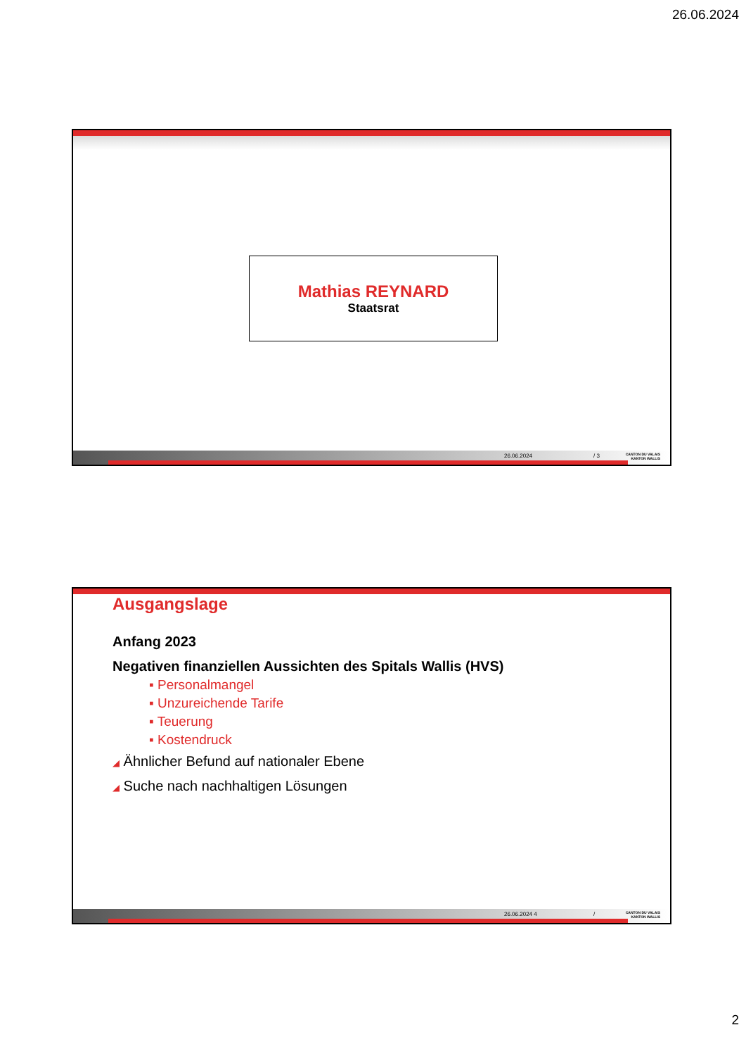26.06.2024
Mathias REYNARD
Staatsrat
26.06.2024 / 3
CANTON DU VALAIS
KANTON WALLIS
Ausgangslage
Anfang 2023
Negativen finanziellen Aussichten des Spitals Wallis (HVS)
▪ Personalmangel
▪ Unzureichende Tarife
▪ Teuerung
▪ Kostendruck
◢ Ähnlicher Befund auf nationaler Ebene
◢ Suche nach nachhaltigen Lösungen
26.06.2024 4 /
CANTON DU VALAIS
KANTON WALLIS
2